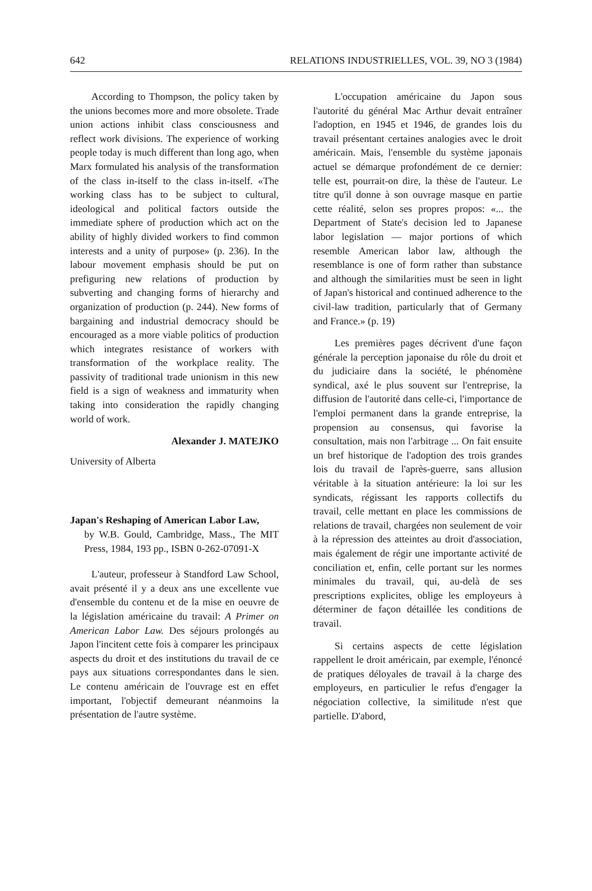642 RELATIONS INDUSTRIELLES, VOL. 39, NO 3 (1984)
According to Thompson, the policy taken by the unions becomes more and more obsolete. Trade union actions inhibit class consciousness and reflect work divisions. The experience of working people today is much different than long ago, when Marx formulated his analysis of the transformation of the class in-itself to the class in-itself. «The working class has to be subject to cultural, ideological and political factors outside the immediate sphere of production which act on the ability of highly divided workers to find common interests and a unity of purpose» (p. 236). In the labour movement emphasis should be put on prefiguring new relations of production by subverting and changing forms of hierarchy and organization of production (p. 244). New forms of bargaining and industrial democracy should be encouraged as a more viable politics of production which integrates resistance of workers with transformation of the workplace reality. The passivity of traditional trade unionism in this new field is a sign of weakness and immaturity when taking into consideration the rapidly changing world of work.
Alexander J. MATEJKO
University of Alberta
Japan's Reshaping of American Labor Law,
by W.B. Gould, Cambridge, Mass., The MIT Press, 1984, 193 pp., ISBN 0-262-07091-X
L'auteur, professeur à Standford Law School, avait présenté il y a deux ans une excellente vue d'ensemble du contenu et de la mise en oeuvre de la législation américaine du travail: A Primer on American Labor Law. Des séjours prolongés au Japon l'incitent cette fois à comparer les principaux aspects du droit et des institutions du travail de ce pays aux situations correspondantes dans le sien. Le contenu américain de l'ouvrage est en effet important, l'objectif demeurant néanmoins la présentation de l'autre système.
L'occupation américaine du Japon sous l'autorité du général Mac Arthur devait entraîner l'adoption, en 1945 et 1946, de grandes lois du travail présentant certaines analogies avec le droit américain. Mais, l'ensemble du système japonais actuel se démarque profondément de ce dernier: telle est, pourrait-on dire, la thèse de l'auteur. Le titre qu'il donne à son ouvrage masque en partie cette réalité, selon ses propres propos: «... the Department of State's decision led to Japanese labor legislation — major portions of which resemble American labor law, although the resemblance is one of form rather than substance and although the similarities must be seen in light of Japan's historical and continued adherence to the civil-law tradition, particularly that of Germany and France.» (p. 19)
Les premières pages décrivent d'une façon générale la perception japonaise du rôle du droit et du judiciaire dans la société, le phénomène syndical, axé le plus souvent sur l'entreprise, la diffusion de l'autorité dans celle-ci, l'importance de l'emploi permanent dans la grande entreprise, la propension au consensus, qui favorise la consultation, mais non l'arbitrage ... On fait ensuite un bref historique de l'adoption des trois grandes lois du travail de l'après-guerre, sans allusion véritable à la situation antérieure: la loi sur les syndicats, régissant les rapports collectifs du travail, celle mettant en place les commissions de relations de travail, chargées non seulement de voir à la répression des atteintes au droit d'association, mais également de régir une importante activité de conciliation et, enfin, celle portant sur les normes minimales du travail, qui, au-delà de ses prescriptions explicites, oblige les employeurs à déterminer de façon détaillée les conditions de travail.
Si certains aspects de cette législation rappellent le droit américain, par exemple, l'énoncé de pratiques déloyales de travail à la charge des employeurs, en particulier le refus d'engager la négociation collective, la similitude n'est que partielle. D'abord,